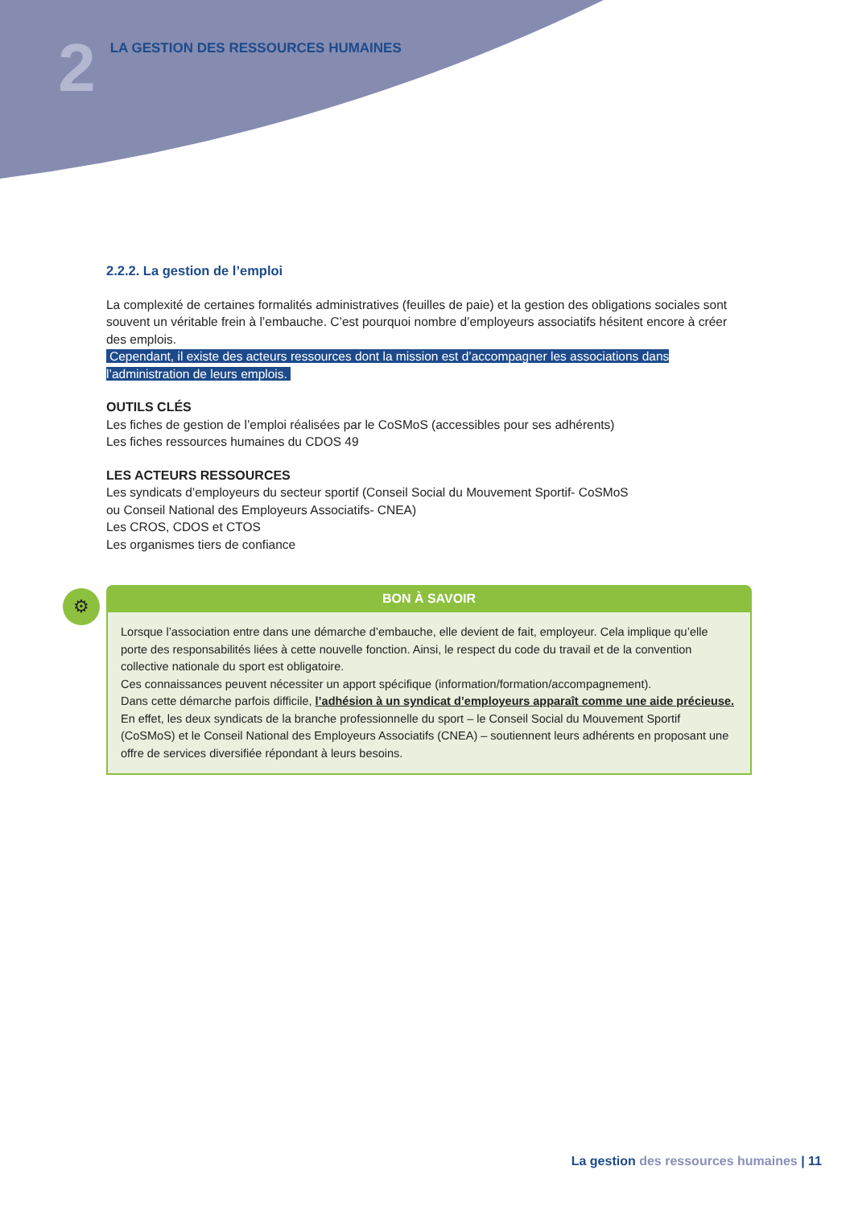2
LA GESTION DES RESSOURCES HUMAINES
2.2.2. La gestion de l’emploi
La complexité de certaines formalités administratives (feuilles de paie) et la gestion des obligations sociales sont souvent un véritable frein à l’embauche. C’est pourquoi nombre d’employeurs associatifs hésitent encore à créer des emplois.
Cependant, il existe des acteurs ressources dont la mission est d’accompagner les associations dans l’administration de leurs emplois.
OUTILS CLÉS
Les fiches de gestion de l’emploi réalisées par le CoSMoS (accessibles pour ses adhérents)
Les fiches ressources humaines du CDOS 49
LES ACTEURS RESSOURCES
Les syndicats d’employeurs du secteur sportif (Conseil Social du Mouvement Sportif- CoSMoS
ou Conseil National des Employeurs Associatifs- CNEA)
Les CROS, CDOS et CTOS
Les organismes tiers de confiance
⚙
BON À SAVOIR
Lorsque l’association entre dans une démarche d’embauche, elle devient de fait, employeur. Cela implique qu’elle porte des responsabilités liées à cette nouvelle fonction. Ainsi, le respect du code du travail et de la convention collective nationale du sport est obligatoire.
Ces connaissances peuvent nécessiter un apport spécifique (information/formation/accompagnement).
Dans cette démarche parfois difficile, l’adhésion à un syndicat d’employeurs apparaît comme une aide précieuse.
En effet, les deux syndicats de la branche professionnelle du sport – le Conseil Social du Mouvement Sportif (CoSMoS) et le Conseil National des Employeurs Associatifs (CNEA) – soutiennent leurs adhérents en proposant une offre de services diversifiée répondant à leurs besoins.
La gestion des ressources humaines | 11